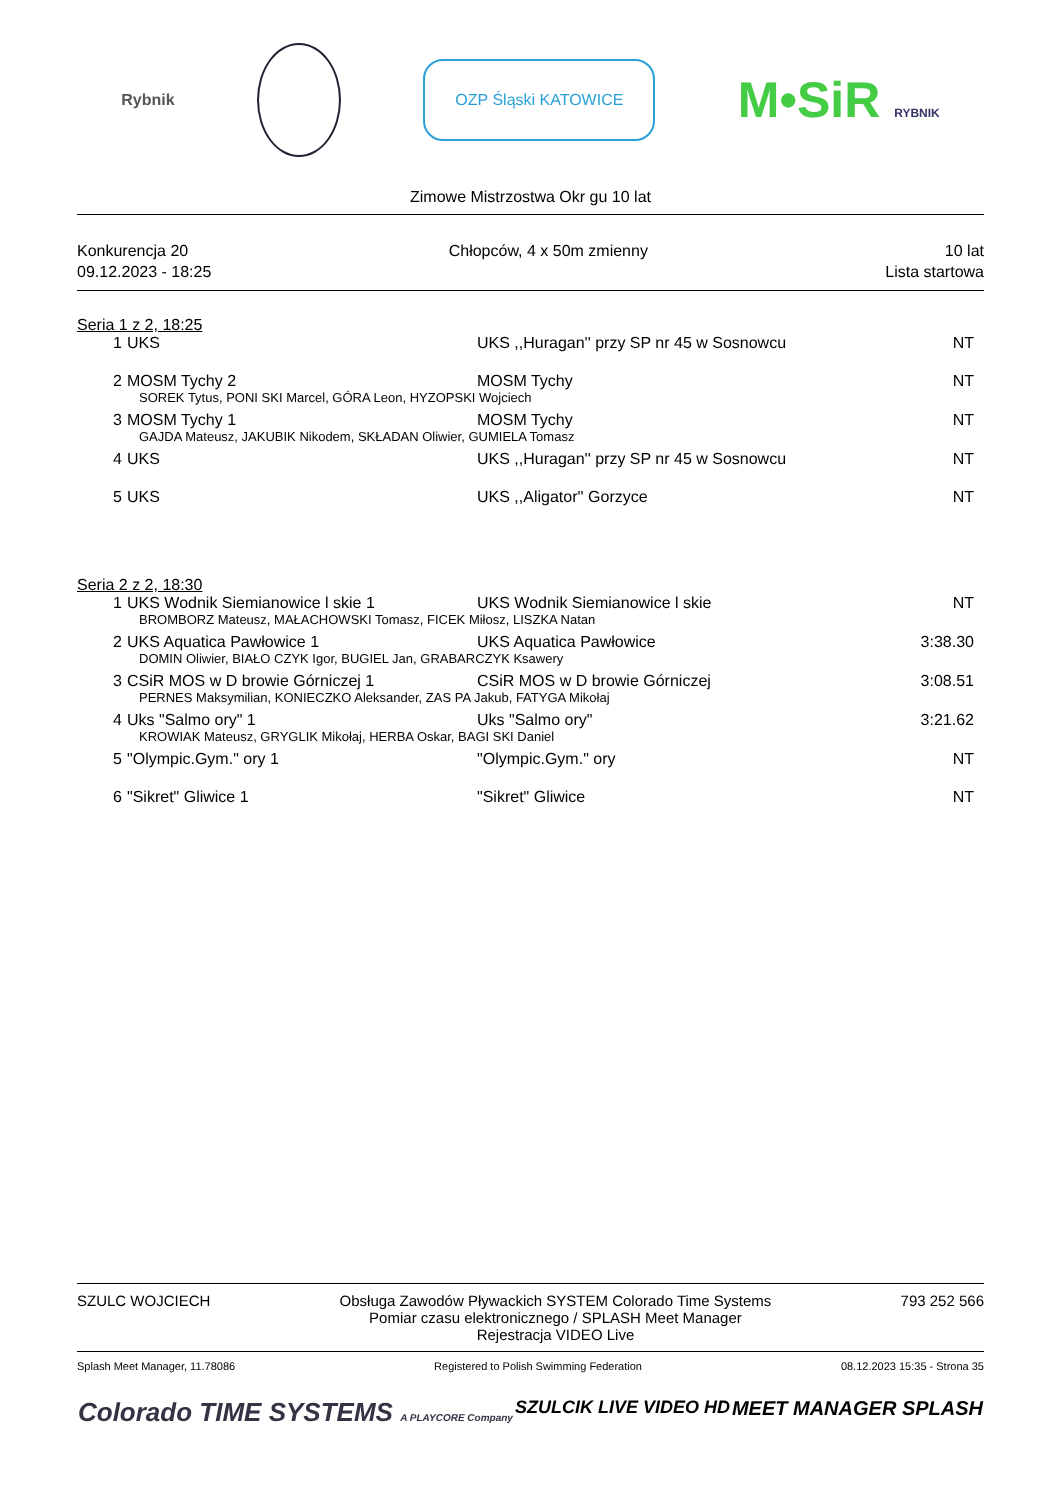Rybnik
OZP Śląski KATOWICE
M•SiR RYBNIK
Zimowe Mistrzostwa Okr gu 10 lat
Konkurencja 20
09.12.2023 - 18:25
Chłopców, 4 x 50m zmienny 10 lat
Lista startowa
Seria 1 z 2, 18:25
| 1 | UKS | UKS ,,Huragan'' przy SP nr 45 w Sosnowcu | NT |
| 2 | MOSM Tychy 2 | MOSM Tychy | NT |
| SOREK Tytus, PONI SKI Marcel, GÓRA Leon, HYZOPSKI Wojciech | | | |
| 3 | MOSM Tychy 1 | MOSM Tychy | NT |
| GAJDA Mateusz, JAKUBIK Nikodem, SKŁADAN Oliwier, GUMIELA Tomasz | | | |
| 4 | UKS | UKS ,,Huragan'' przy SP nr 45 w Sosnowcu | NT |
| 5 | UKS | UKS ,,Aligator'' Gorzyce | NT |
Seria 2 z 2, 18:30
| 1 | UKS Wodnik Siemianowice l skie 1 | UKS Wodnik Siemianowice l skie | NT |
| BROMBORZ Mateusz, MAŁACHOWSKI Tomasz, FICEK Miłosz, LISZKA Natan | | | |
| 2 | UKS Aquatica Pawłowice 1 | UKS Aquatica Pawłowice | 3:38.30 |
| DOMIN Oliwier, BIAŁO CZYK Igor, BUGIEL Jan, GRABARCZYK Ksawery | | | |
| 3 | CSiR MOS w D browie Górniczej 1 | CSiR MOS w D browie Górniczej | 3:08.51 |
| PERNES Maksymilian, KONIECZKO Aleksander, ZAS PA Jakub, FATYGA Mikołaj | | | |
| 4 | Uks "Salmo ory" 1 | Uks "Salmo ory" | 3:21.62 |
| KROWIAK Mateusz, GRYGLIK Mikołaj, HERBA Oskar, BAGI SKI Daniel | | | |
| 5 | "Olympic.Gym." ory 1 | "Olympic.Gym." ory | NT |
| 6 | "Sikret" Gliwice 1 | "Sikret" Gliwice | NT |
SZULC WOJCIECH Obsługa Zawodów Pływackich SYSTEM Colorado Time Systems
Pomiar czasu elektronicznego / SPLASH Meet Manager
Rejestracja VIDEO Live
793 252 566
Splash Meet Manager, 11.78086 Registered to Polish Swimming Federation
08.12.2023 15:35 - Strona 35
Colorado TIME SYSTEMS A PLAYCORE Company
SZULCIK LIVE VIDEO HD MEET MANAGER SPLASH